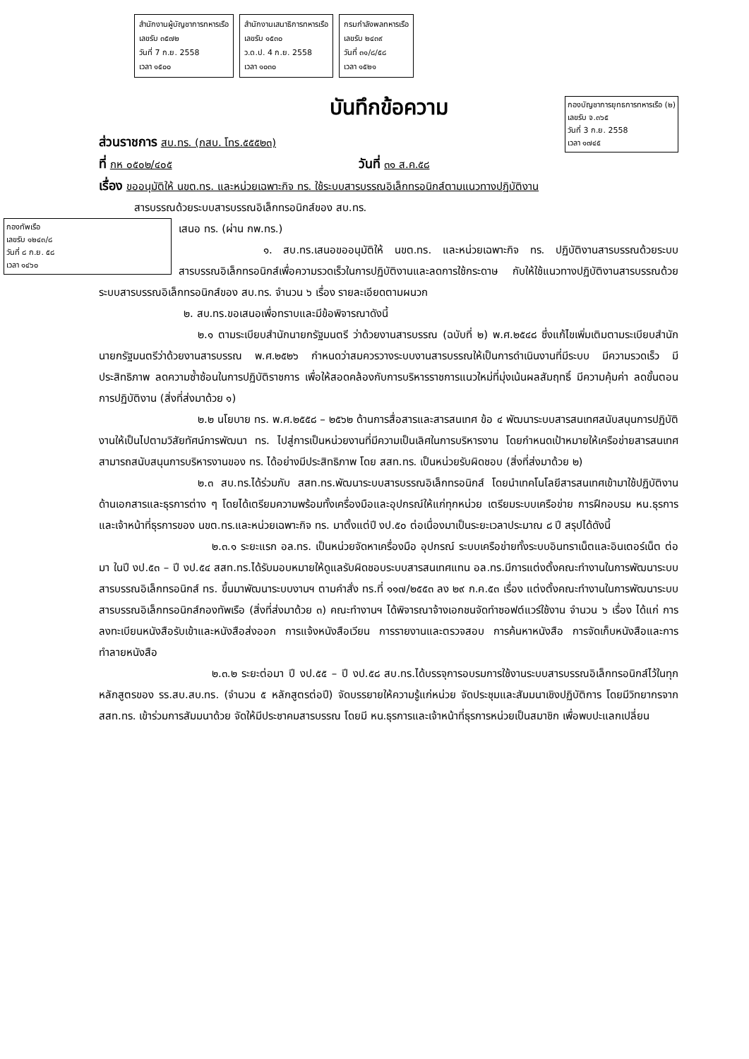สำนักงานผู้บัญชาการทหารเรือ
เลขรับ ๓๕๗๒
วันที่ 7 ก.ย. 2558
เวลา ๑๕๐๐
สำนักงานเสนาธิการทหารเรือ
เลขรับ ๑๕๓๐
ว.ด.ป. 4 ก.ย. 2558
เวลา ๑๐๓๐
กรมกำลังพลทหารเรือ
เลขรับ ๒๔๓๙
วันที่ ๓๑/๘/๕๘
เวลา ๑๕๒๑
บันทึกข้อความ
กองบัญชาการยุทธการทหารเรือ (๒)
เลขรับ จ.๓๖๕
วันที่ 3 ก.ย. 2558
เวลา ๑๗๔๕
ส่วนราชการ สบ.ทร. (กสบ. โทร.๕๕๕๒๓)
ที่ กห ๐๕๐๒/๔๐๕ วันที่ ๓๑ ส.ค.๕๘
เรื่อง ขออนุมัติให้ นขต.ทร. และหน่วยเฉพาะกิจ ทร. ใช้ระบบสารบรรณอิเล็กทรอนิกส์ตามแนวทางปฏิบัติงาน
สารบรรณด้วยระบบสารบรรณอิเล็กทรอนิกส์ของ สบ.ทร.
กองทัพเรือ
เลขรับ ๑๒๔๓/๘
วันที่ ๘ ก.ย. ๕๘
เวลา ๑๔๖๐
เสนอ ทร. (ผ่าน กพ.ทร.)
๑. สบ.ทร.เสนอขออนุมัติให้ นขต.ทร. และหน่วยเฉพาะกิจ ทร. ปฏิบัติงานสารบรรณด้วยระบบสารบรรณอิเล็กทรอนิกส์เพื่อความรวดเร็วในการปฏิบัติงานและลดการใช้กระดาษ กับให้ใช้แนวทางปฏิบัติงานสารบรรณด้วยระบบสารบรรณอิเล็กทรอนิกส์ของ สบ.ทร. จำนวน ๖ เรื่อง รายละเอียดตามผนวก
๒. สบ.ทร.ขอเสนอเพื่อทราบและมีข้อพิจารณาดังนี้
๒.๑ ตามระเบียบสำนักนายกรัฐมนตรี ว่าด้วยงานสารบรรณ (ฉบับที่ ๒) พ.ศ.๒๕๔๘ ซึ่งแก้ไขเพิ่มเติมตามระเบียบสำนักนายกรัฐมนตรีว่าด้วยงานสารบรรณ พ.ศ.๒๕๒๖ กำหนดว่าสมควรวางระบบงานสารบรรณให้เป็นการดำเนินงานที่มีระบบ มีความรวดเร็ว มีประสิทธิภาพ ลดความซ้ำซ้อนในการปฏิบัติราชการ เพื่อให้สอดคล้องกับการบริหารราชการแนวใหม่ที่มุ่งเน้นผลสัมฤทธิ์ มีความคุ้มค่า ลดขั้นตอนการปฏิบัติงาน (สิ่งที่ส่งมาด้วย ๑)
๒.๒ นโยบาย ทร. พ.ศ.๒๕๕๘ – ๒๕๖๒ ด้านการสื่อสารและสารสนเทศ ข้อ ๔ พัฒนาระบบสารสนเทศสนับสนุนการปฏิบัติงานให้เป็นไปตามวิสัยทัศน์การพัฒนา ทร. ไปสู่การเป็นหน่วยงานที่มีความเป็นเลิศในการบริหารงาน โดยกำหนดเป้าหมายให้เครือข่ายสารสนเทศสามารถสนับสนุนการบริหารงานของ ทร. ได้อย่างมีประสิทธิภาพ โดย สสท.ทร. เป็นหน่วยรับผิดชอบ (สิ่งที่ส่งมาด้วย ๒)
๒.๓ สบ.ทร.ได้ร่วมกับ สสท.ทร.พัฒนาระบบสารบรรณอิเล็กทรอนิกส์ โดยนำเทคโนโลยีสารสนเทศเข้ามาใช้ปฏิบัติงานด้านเอกสารและธุรการต่าง ๆ โดยได้เตรียมความพร้อมทั้งเครื่องมือและอุปกรณ์ให้แก่ทุกหน่วย เตรียมระบบเครือข่าย การฝึกอบรม หน.ธุรการและเจ้าหน้าที่ธุรการของ นขต.ทร.และหน่วยเฉพาะกิจ ทร. มาตั้งแต่ปี งป.๕๐ ต่อเนื่องมาเป็นระยะเวลาประมาณ ๘ ปี สรุปได้ดังนี้
๒.๓.๑ ระยะแรก อล.ทร. เป็นหน่วยจัดหาเครื่องมือ อุปกรณ์ ระบบเครือข่ายทั้งระบบอินทราเน็ตและอินเตอร์เน็ต ต่อมา ในปี งป.๕๓ – ปี งป.๕๔ สสท.ทร.ได้รับมอบหมายให้ดูแลรับผิดชอบระบบสารสนเทศแทน อล.ทร.มีการแต่งตั้งคณะทำงานในการพัฒนาระบบสารบรรณอิเล็กทรอนิกส์ ทร. ขึ้นมาพัฒนาระบบงานฯ ตามคำสั่ง ทร.ที่ ๑๑๗/๒๕๕๓ ลง ๒๙ ก.ค.๕๓ เรื่อง แต่งตั้งคณะทำงานในการพัฒนาระบบสารบรรณอิเล็กทรอนิกส์กองทัพเรือ (สิ่งที่ส่งมาด้วย ๓) คณะทำงานฯ ได้พิจารณาจ้างเอกชนจัดทำซอฟต์แวร์ใช้งาน จำนวน ๖ เรื่อง ได้แก่ การลงทะเบียนหนังสือรับเข้าและหนังสือส่งออก การแจ้งหนังสือเวียน การรายงานและตรวจสอบ การค้นหาหนังสือ การจัดเก็บหนังสือและการทำลายหนังสือ
๒.๓.๒ ระยะต่อมา ปี งป.๕๕ – ปี งป.๕๘ สบ.ทร.ได้บรรจุการอบรมการใช้งานระบบสารบรรณอิเล็กทรอนิกส์ไว้ในทุกหลักสูตรของ รร.สบ.สบ.ทร. (จำนวน ๕ หลักสูตรต่อปี) จัดบรรยายให้ความรู้แก่หน่วย จัดประชุมและสัมมนาเชิงปฏิบัติการ โดยมีวิทยากรจาก สสท.ทร. เข้าร่วมการสัมมนาด้วย จัดให้มีประชาคมสารบรรณ โดยมี หน.ธุรการและเจ้าหน้าที่ธุรการหน่วยเป็นสมาชิก เพื่อพบปะแลกเปลี่ยน